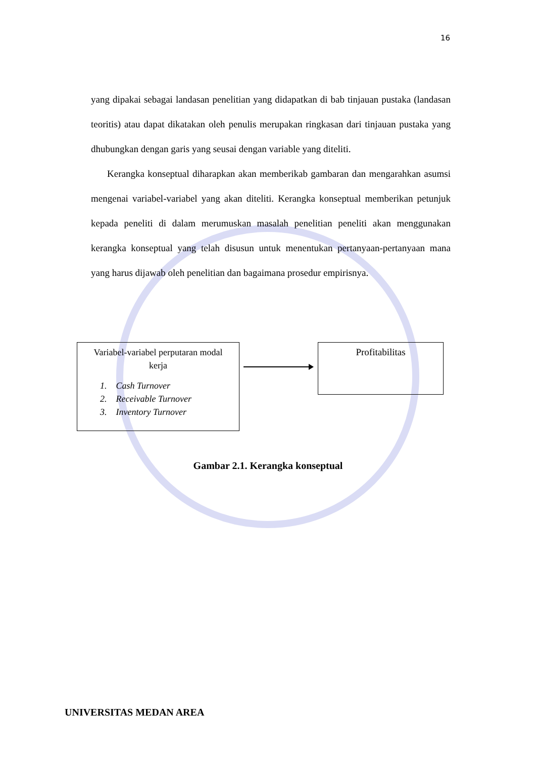16
yang dipakai sebagai landasan penelitian yang didapatkan di bab tinjauan pustaka (landasan teoritis) atau dapat dikatakan oleh penulis merupakan ringkasan dari tinjauan pustaka yang dhubungkan dengan garis yang seusai dengan variable yang diteliti.
Kerangka konseptual diharapkan akan memberikab gambaran dan mengarahkan asumsi mengenai variabel-variabel yang akan diteliti. Kerangka konseptual memberikan petunjuk kepada peneliti di dalam merumuskan masalah penelitian peneliti akan menggunakan kerangka konseptual yang telah disusun untuk menentukan pertanyaan-pertanyaan mana yang harus dijawab oleh penelitian dan bagaimana prosedur empirisnya.
Variabel-variabel perputaran modal
kerja
1. Cash Turnover
2. Receivable Turnover
3. Inventory Turnover
Profitabilitas
Gambar 2.1. Kerangka konseptual
UNIVERSITAS MEDAN AREA